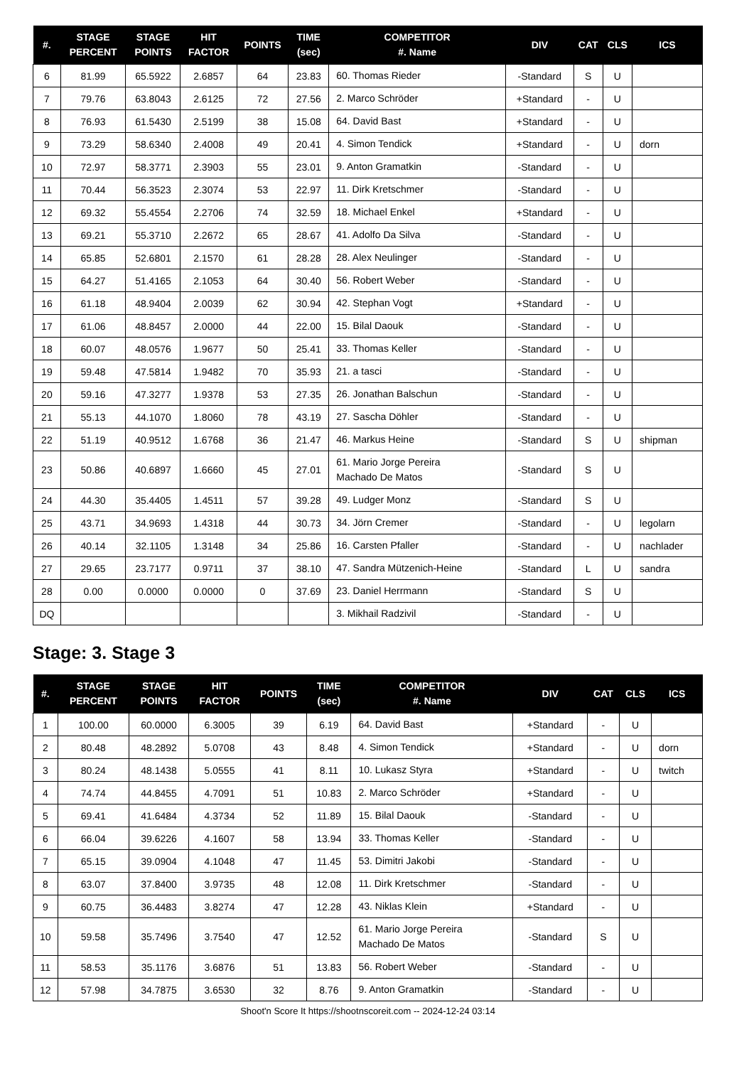| #. | STAGE PERCENT | STAGE POINTS | HIT FACTOR | POINTS | TIME (sec) | COMPETITOR #. Name | DIV | CAT | CLS | ICS |
| --- | --- | --- | --- | --- | --- | --- | --- | --- | --- | --- |
| 6 | 81.99 | 65.5922 | 2.6857 | 64 | 23.83 | 60. Thomas Rieder | -Standard | S | U | |
| 7 | 79.76 | 63.8043 | 2.6125 | 72 | 27.56 | 2. Marco Schröder | +Standard | - | U | |
| 8 | 76.93 | 61.5430 | 2.5199 | 38 | 15.08 | 64. David Bast | +Standard | - | U | |
| 9 | 73.29 | 58.6340 | 2.4008 | 49 | 20.41 | 4. Simon Tendick | +Standard | - | U | dorn |
| 10 | 72.97 | 58.3771 | 2.3903 | 55 | 23.01 | 9. Anton Gramatkin | -Standard | - | U | |
| 11 | 70.44 | 56.3523 | 2.3074 | 53 | 22.97 | 11. Dirk Kretschmer | -Standard | - | U | |
| 12 | 69.32 | 55.4554 | 2.2706 | 74 | 32.59 | 18. Michael Enkel | +Standard | - | U | |
| 13 | 69.21 | 55.3710 | 2.2672 | 65 | 28.67 | 41. Adolfo Da Silva | -Standard | - | U | |
| 14 | 65.85 | 52.6801 | 2.1570 | 61 | 28.28 | 28. Alex Neulinger | -Standard | - | U | |
| 15 | 64.27 | 51.4165 | 2.1053 | 64 | 30.40 | 56. Robert Weber | -Standard | - | U | |
| 16 | 61.18 | 48.9404 | 2.0039 | 62 | 30.94 | 42. Stephan Vogt | +Standard | - | U | |
| 17 | 61.06 | 48.8457 | 2.0000 | 44 | 22.00 | 15. Bilal Daouk | -Standard | - | U | |
| 18 | 60.07 | 48.0576 | 1.9677 | 50 | 25.41 | 33. Thomas Keller | -Standard | - | U | |
| 19 | 59.48 | 47.5814 | 1.9482 | 70 | 35.93 | 21. a tasci | -Standard | - | U | |
| 20 | 59.16 | 47.3277 | 1.9378 | 53 | 27.35 | 26. Jonathan Balschun | -Standard | - | U | |
| 21 | 55.13 | 44.1070 | 1.8060 | 78 | 43.19 | 27. Sascha Döhler | -Standard | - | U | |
| 22 | 51.19 | 40.9512 | 1.6768 | 36 | 21.47 | 46. Markus Heine | -Standard | S | U | shipman |
| 23 | 50.86 | 40.6897 | 1.6660 | 45 | 27.01 | 61. Mario Jorge Pereira Machado De Matos | -Standard | S | U | |
| 24 | 44.30 | 35.4405 | 1.4511 | 57 | 39.28 | 49. Ludger Monz | -Standard | S | U | |
| 25 | 43.71 | 34.9693 | 1.4318 | 44 | 30.73 | 34. Jörn Cremer | -Standard | - | U | legolarn |
| 26 | 40.14 | 32.1105 | 1.3148 | 34 | 25.86 | 16. Carsten Pfaller | -Standard | - | U | nachlader |
| 27 | 29.65 | 23.7177 | 0.9711 | 37 | 38.10 | 47. Sandra Mützenich-Heine | -Standard | L | U | sandra |
| 28 | 0.00 | 0.0000 | 0.0000 | 0 | 37.69 | 23. Daniel Herrmann | -Standard | S | U | |
| DQ | | | | | | 3. Mikhail Radzivil | -Standard | - | U | |
Stage: 3. Stage 3
| #. | STAGE PERCENT | STAGE POINTS | HIT FACTOR | POINTS | TIME (sec) | COMPETITOR #. Name | DIV | CAT | CLS | ICS |
| --- | --- | --- | --- | --- | --- | --- | --- | --- | --- | --- |
| 1 | 100.00 | 60.0000 | 6.3005 | 39 | 6.19 | 64. David Bast | +Standard | - | U | |
| 2 | 80.48 | 48.2892 | 5.0708 | 43 | 8.48 | 4. Simon Tendick | +Standard | - | U | dorn |
| 3 | 80.24 | 48.1438 | 5.0555 | 41 | 8.11 | 10. Lukasz Styra | +Standard | - | U | twitch |
| 4 | 74.74 | 44.8455 | 4.7091 | 51 | 10.83 | 2. Marco Schröder | +Standard | - | U | |
| 5 | 69.41 | 41.6484 | 4.3734 | 52 | 11.89 | 15. Bilal Daouk | -Standard | - | U | |
| 6 | 66.04 | 39.6226 | 4.1607 | 58 | 13.94 | 33. Thomas Keller | -Standard | - | U | |
| 7 | 65.15 | 39.0904 | 4.1048 | 47 | 11.45 | 53. Dimitri Jakobi | -Standard | - | U | |
| 8 | 63.07 | 37.8400 | 3.9735 | 48 | 12.08 | 11. Dirk Kretschmer | -Standard | - | U | |
| 9 | 60.75 | 36.4483 | 3.8274 | 47 | 12.28 | 43. Niklas Klein | +Standard | - | U | |
| 10 | 59.58 | 35.7496 | 3.7540 | 47 | 12.52 | 61. Mario Jorge Pereira Machado De Matos | -Standard | S | U | |
| 11 | 58.53 | 35.1176 | 3.6876 | 51 | 13.83 | 56. Robert Weber | -Standard | - | U | |
| 12 | 57.98 | 34.7875 | 3.6530 | 32 | 8.76 | 9. Anton Gramatkin | -Standard | - | U | |
Shoot'n Score It https://shootnscoreit.com -- 2024-12-24 03:14